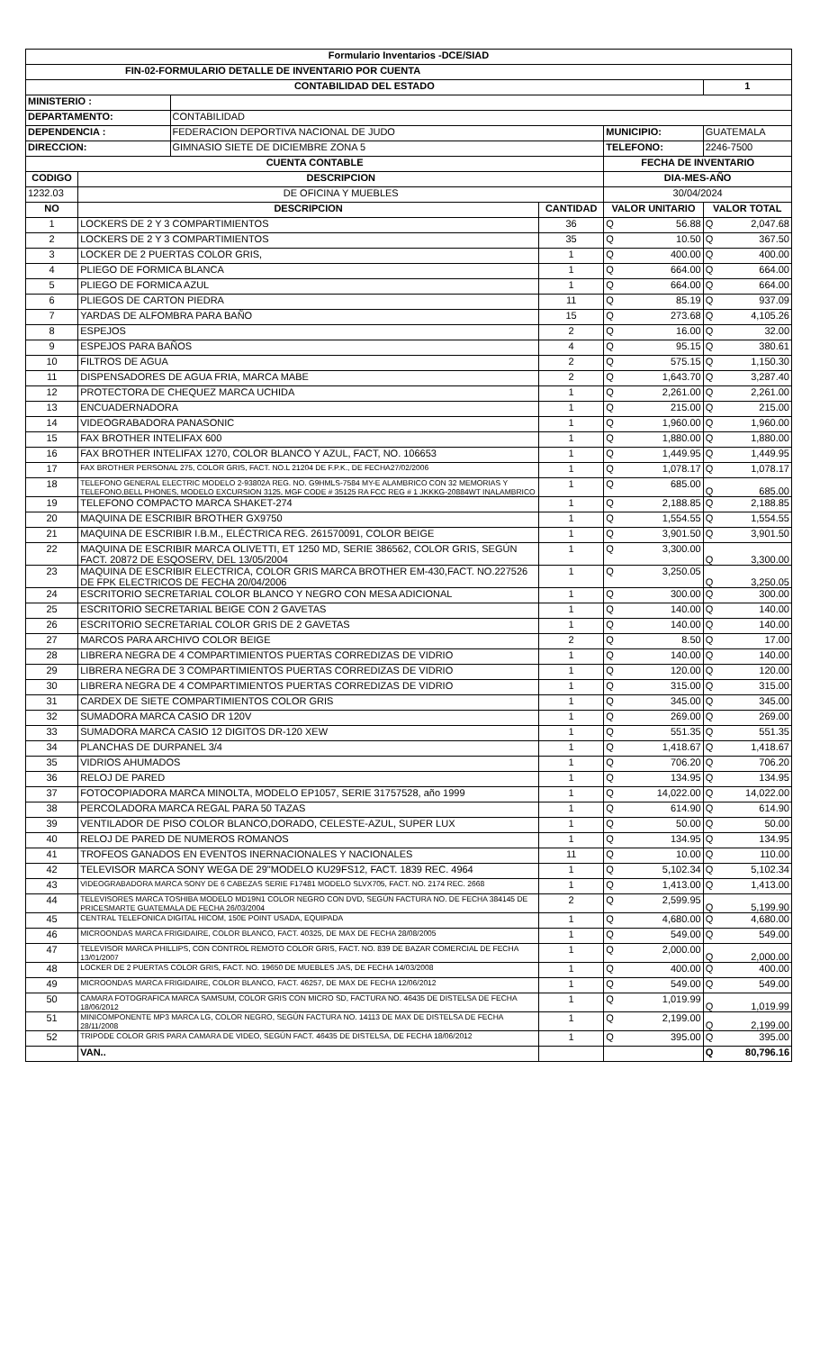| Formulario Inventarios -DCE/SIAD | | | | | |
| FIN-02-FORMULARIO DETALLE DE INVENTARIO POR CUENTA | | | | | |
| CONTABILIDAD DEL ESTADO | | | | | 1 |
| MINISTERIO : | | | | | |
| DEPARTAMENTO: | | CONTABILIDAD | | | |
| DEPENDENCIA : | | FEDERACION DEPORTIVA NACIONAL DE JUDO | | MUNICIPIO: | GUATEMALA |
| DIRECCION: | | GIMNASIO SIETE DE DICIEMBRE ZONA 5 | | TELEFONO: | 2246-7500 |
| CUENTA CONTABLE | | | | FECHA DE INVENTARIO | |
| CODIGO | DESCRIPCION | | | DIA-MES-AÑO | |
| 1232.03 | DE OFICINA Y MUEBLES | | | 30/04/2024 | |
| NO | DESCRIPCION | | CANTIDAD | VALOR UNITARIO | VALOR TOTAL |
| 1 | LOCKERS DE 2 Y 3 COMPARTIMIENTOS | | 36 | Q 56.88 | Q 2,047.68 |
| 2 | LOCKERS DE 2 Y 3 COMPARTIMIENTOS | | 35 | Q 10.50 | Q 367.50 |
| 3 | LOCKER DE 2 PUERTAS COLOR GRIS, | | 1 | Q 400.00 | Q 400.00 |
| 4 | PLIEGO DE FORMICA BLANCA | | 1 | Q 664.00 | Q 664.00 |
| 5 | PLIEGO DE FORMICA AZUL | | 1 | Q 664.00 | Q 664.00 |
| 6 | PLIEGOS DE CARTON PIEDRA | | 11 | Q 85.19 | Q 937.09 |
| 7 | YARDAS DE ALFOMBRA PARA BAÑO | | 15 | Q 273.68 | Q 4,105.26 |
| 8 | ESPEJOS | | 2 | Q 16.00 | Q 32.00 |
| 9 | ESPEJOS PARA BAÑOS | | 4 | Q 95.15 | Q 380.61 |
| 10 | FILTROS DE AGUA | | 2 | Q 575.15 | Q 1,150.30 |
| 11 | DISPENSADORES DE AGUA FRIA, MARCA MABE | | 2 | Q 1,643.70 | Q 3,287.40 |
| 12 | PROTECTORA DE CHEQUEZ MARCA UCHIDA | | 1 | Q 2,261.00 | Q 2,261.00 |
| 13 | ENCUADERNADORA | | 1 | Q 215.00 | Q 215.00 |
| 14 | VIDEOGRABADORA PANASONIC | | 1 | Q 1,960.00 | Q 1,960.00 |
| 15 | FAX BROTHER INTELIFAX 600 | | 1 | Q 1,880.00 | Q 1,880.00 |
| 16 | FAX BROTHER INTELIFAX 1270, COLOR BLANCO Y AZUL, FACT, NO. 106653 | | 1 | Q 1,449.95 | Q 1,449.95 |
| 17 | FAX BROTHER PERSONAL 275, COLOR GRIS, FACT. NO.L 21204 DE F.P.K., DE FECHA27/02/2006 | | 1 | Q 1,078.17 | Q 1,078.17 |
| 18 | TELEFONO GENERAL ELECTRIC MODELO 2-93802A REG. NO. G9HMLS-7584 MY-E ALAMBRICO CON 32 MEMORIAS Y TELEFONO,BELL PHONES, MODELO EXCURSION 3125, MGF CODE # 35125 RA FCC REG # 1 JKKKG-20884WT INALAMBRICO | | 1 | Q 685.00 | Q 685.00 |
| 19 | TELEFONO COMPACTO MARCA SHAKET-274 | | 1 | Q 2,188.85 | Q 2,188.85 |
| 20 | MAQUINA DE ESCRIBIR BROTHER GX9750 | | 1 | Q 1,554.55 | Q 1,554.55 |
| 21 | MAQUINA DE ESCRIBIR I.B.M., ELÉCTRICA REG. 261570091, COLOR BEIGE | | 1 | Q 3,901.50 | Q 3,901.50 |
| 22 | MAQUINA DE ESCRIBIR MARCA OLIVETTI, ET 1250 MD, SERIE 386562, COLOR GRIS, SEGÚN FACT. 20872 DE ESQOSERV, DEL 13/05/2004 | | 1 | Q 3,300.00 | Q 3,300.00 |
| 23 | MAQUINA DE ESCRIBIR ELECTRICA, COLOR GRIS MARCA BROTHER EM-430,FACT. NO.227526 DE FPK ELECTRICOS DE FECHA 20/04/2006 | | 1 | Q 3,250.05 | Q 3,250.05 |
| 24 | ESCRITORIO SECRETARIAL COLOR BLANCO Y NEGRO CON MESA ADICIONAL | | 1 | Q 300.00 | Q 300.00 |
| 25 | ESCRITORIO SECRETARIAL BEIGE CON 2 GAVETAS | | 1 | Q 140.00 | Q 140.00 |
| 26 | ESCRITORIO SECRETARIAL COLOR GRIS DE 2 GAVETAS | | 1 | Q 140.00 | Q 140.00 |
| 27 | MARCOS PARA ARCHIVO COLOR BEIGE | | 2 | Q 8.50 | Q 17.00 |
| 28 | LIBRERA NEGRA DE 4 COMPARTIMIENTOS PUERTAS CORREDIZAS DE VIDRIO | | 1 | Q 140.00 | Q 140.00 |
| 29 | LIBRERA NEGRA DE 3 COMPARTIMIENTOS PUERTAS CORREDIZAS DE VIDRIO | | 1 | Q 120.00 | Q 120.00 |
| 30 | LIBRERA NEGRA DE 4 COMPARTIMIENTOS PUERTAS CORREDIZAS DE VIDRIO | | 1 | Q 315.00 | Q 315.00 |
| 31 | CARDEX DE SIETE COMPARTIMIENTOS COLOR GRIS | | 1 | Q 345.00 | Q 345.00 |
| 32 | SUMADORA MARCA CASIO DR 120V | | 1 | Q 269.00 | Q 269.00 |
| 33 | SUMADORA MARCA CASIO 12 DIGITOS DR-120 XEW | | 1 | Q 551.35 | Q 551.35 |
| 34 | PLANCHAS DE DURPANEL 3/4 | | 1 | Q 1,418.67 | Q 1,418.67 |
| 35 | VIDRIOS AHUMADOS | | 1 | Q 706.20 | Q 706.20 |
| 36 | RELOJ DE PARED | | 1 | Q 134.95 | Q 134.95 |
| 37 | FOTOCOPIADORA MARCA MINOLTA, MODELO EP1057, SERIE 31757528, año 1999 | | 1 | Q 14,022.00 | Q 14,022.00 |
| 38 | PERCOLADORA MARCA REGAL PARA 50 TAZAS | | 1 | Q 614.90 | Q 614.90 |
| 39 | VENTILADOR DE PISO COLOR BLANCO,DORADO, CELESTE-AZUL, SUPER LUX | | 1 | Q 50.00 | Q 50.00 |
| 40 | RELOJ DE PARED DE NUMEROS ROMANOS | | 1 | Q 134.95 | Q 134.95 |
| 41 | TROFEOS GANADOS EN EVENTOS INERNACIONALES Y NACIONALES | | 11 | Q 10.00 | Q 110.00 |
| 42 | TELEVISOR MARCA SONY WEGA DE 29"MODELO KU29FS12, FACT. 1839 REC. 4964 | | 1 | Q 5,102.34 | Q 5,102.34 |
| 43 | VIDEOGRABADORA MARCA SONY DE 6 CABEZAS SERIE F17481 MODELO SLVX705, FACT. NO. 2174 REC. 2668 | | 1 | Q 1,413.00 | Q 1,413.00 |
| 44 | TELEVISORES MARCA TOSHIBA MODELO MD19N1 COLOR NEGRO CON DVD, SEGÚN FACTURA NO. DE FECHA 384145 DE PRICESMARTE GUATEMALA DE FECHA 26/03/2004 | | 2 | Q 2,599.95 | Q 5,199.90 |
| 45 | CENTRAL TELEFONICA DIGITAL HICOM, 150E POINT USADA, EQUIPADA | | 1 | Q 4,680.00 | Q 4,680.00 |
| 46 | MICROONDAS MARCA FRIGIDAIRE, COLOR BLANCO, FACT. 40325, DE MAX DE FECHA 28/08/2005 | | 1 | Q 549.00 | Q 549.00 |
| 47 | TELEVISOR MARCA PHILLIPS, CON CONTROL REMOTO COLOR GRIS, FACT. NO. 839 DE BAZAR COMERCIAL DE FECHA 13/01/2007 | | 1 | Q 2,000.00 | Q 2,000.00 |
| 48 | LOCKER DE 2 PUERTAS COLOR GRIS, FACT. NO. 19650 DE MUEBLES JAS, DE FECHA 14/03/2008 | | 1 | Q 400.00 | Q 400.00 |
| 49 | MICROONDAS MARCA FRIGIDAIRE, COLOR BLANCO, FACT. 46257, DE MAX DE FECHA 12/06/2012 | | 1 | Q 549.00 | Q 549.00 |
| 50 | CAMARA FOTOGRAFICA MARCA SAMSUM, COLOR GRIS CON MICRO SD, FACTURA NO. 46435 DE DISTELSA DE FECHA 18/06/2012 | | 1 | Q 1,019.99 | Q 1,019.99 |
| 51 | MINICOMPONENTE MP3 MARCA LG, COLOR NEGRO, SEGÚN FACTURA NO. 14113 DE MAX DE DISTELSA DE FECHA 28/11/2008 | | 1 | Q 2,199.00 | Q 2,199.00 |
| 52 | TRIPODE COLOR GRIS PARA CAMARA DE VIDEO, SEGÚN FACT. 46435 DE DISTELSA, DE FECHA 18/06/2012 | | 1 | Q 395.00 | Q 395.00 |
| | VAN.. | | | | Q 80,796.16 |